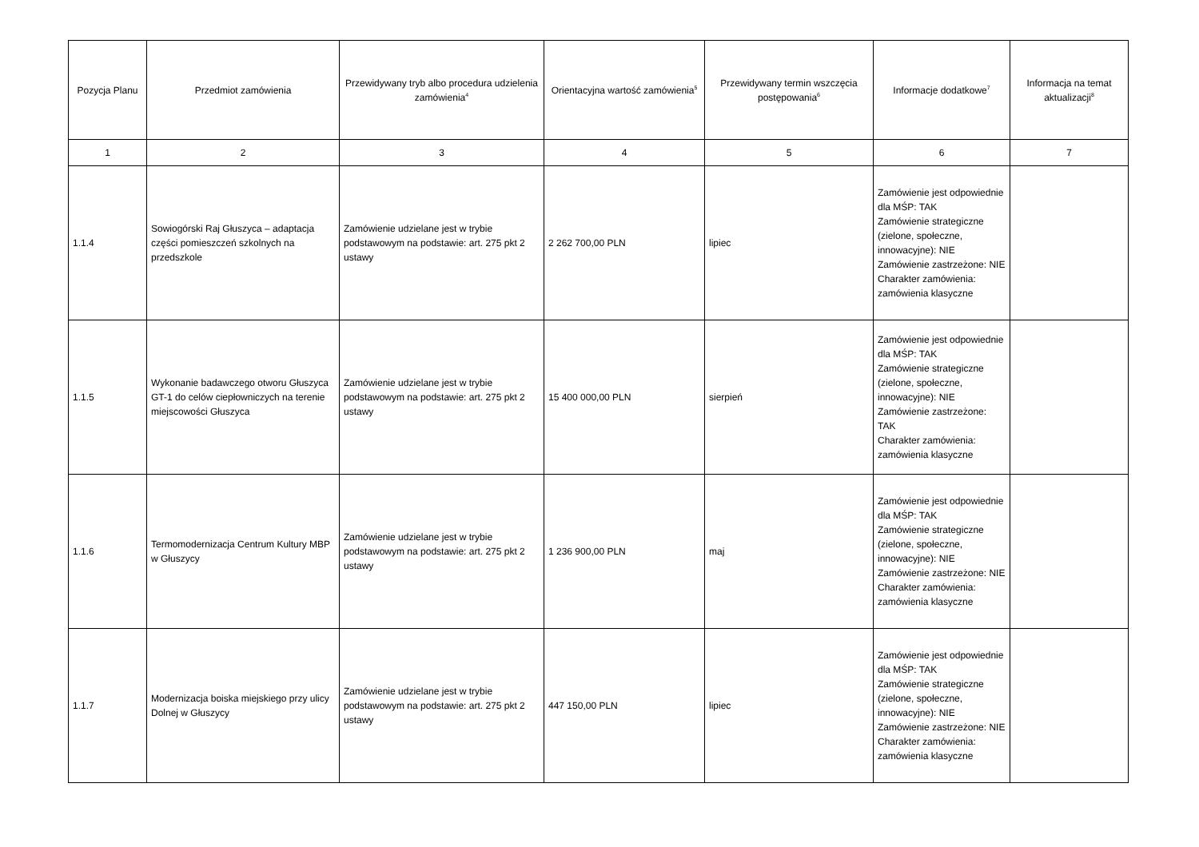| Pozycja Planu | Przedmiot zamówienia | Przewidywany tryb albo procedura udzielenia zamówienia<sup>4</sup> | Orientacyjna wartość zamówienia<sup>5</sup> | Przewidywany termin wszczęcia postępowania<sup>6</sup> | Informacje dodatkowe<sup>7</sup> | Informacja na temat aktualizacji<sup>8</sup> |
| --- | --- | --- | --- | --- | --- | --- |
| 1 | 2 | 3 | 4 | 5 | 6 | 7 |
| 1.1.4 | Sowiogórski Raj Głuszyca – adaptacja części pomieszczeń szkolnych na przedszkole | Zamówienie udzielane jest w trybie podstawowym na podstawie: art. 275 pkt 2 ustawy | 2 262 700,00 PLN | lipiec | Zamówienie jest odpowiednie dla MŚP: TAK Zamówienie strategiczne (zielone, społeczne, innowacyjne): NIE Zamówienie zastrzeżone: NIE Charakter zamówienia: zamówienia klasyczne | |
| 1.1.5 | Wykonanie badawczego otworu Głuszyca GT-1 do celów ciepłowniczych na terenie miejscowości Głuszyca | Zamówienie udzielane jest w trybie podstawowym na podstawie: art. 275 pkt 2 ustawy | 15 400 000,00 PLN | sierpień | Zamówienie jest odpowiednie dla MŚP: TAK Zamówienie strategiczne (zielone, społeczne, innowacyjne): NIE Zamówienie zastrzeżone: TAK Charakter zamówienia: zamówienia klasyczne | |
| 1.1.6 | Termomodernizacja Centrum Kultury MBP w Głuszycy | Zamówienie udzielane jest w trybie podstawowym na podstawie: art. 275 pkt 2 ustawy | 1 236 900,00 PLN | maj | Zamówienie jest odpowiednie dla MŚP: TAK Zamówienie strategiczne (zielone, społeczne, innowacyjne): NIE Zamówienie zastrzeżone: NIE Charakter zamówienia: zamówienia klasyczne | |
| 1.1.7 | Modernizacja boiska miejskiego przy ulicy Dolnej w Głuszycy | Zamówienie udzielane jest w trybie podstawowym na podstawie: art. 275 pkt 2 ustawy | 447 150,00 PLN | lipiec | Zamówienie jest odpowiednie dla MŚP: TAK Zamówienie strategiczne (zielone, społeczne, innowacyjne): NIE Zamówienie zastrzeżone: NIE Charakter zamówienia: zamówienia klasyczne | |